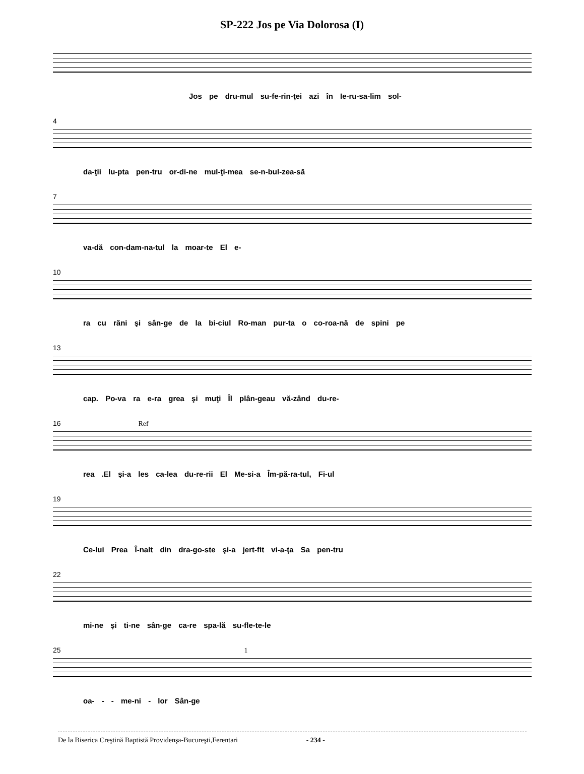SP-222 Jos pe Via Dolorosa (I)
Jos pe dru-mul su-fe-rin-ţei azi în Ie-ru-sa-lim sol-
4
da-ţii lu-pta pen-tru or-di-ne mul-ţi-mea se-n-bul-zea-să
7
va-dă con-dam-na-tul la moar-te El e-
10
ra cu răni şi sân-ge de la bi-ciul Ro-man pur-ta o co-roa-nă de spini pe
13
cap. Po-va ra e-ra grea şi muţi Îl plân-geau vă-zând du-re-
16 Ref
rea .El şi-a les ca-lea du-re-rii El Me-si-a Îm-pă-ra-tul, Fi-ul
19
Ce-lui Prea Î-nalt din dra-go-ste şi-a jert-fit vi-a-ţa Sa pen-tru
22
mi-ne şi ti-ne sân-ge ca-re spa-lă su-fle-te-le
25 1
oa- - - me-ni - lor Sân-ge
De la Biserica Creştină Baptistă Providenşa-Bucureşti,Ferentari - 234 -